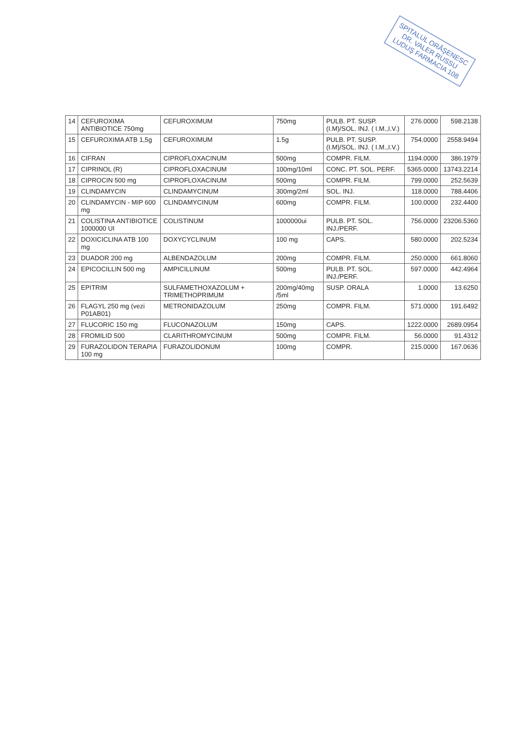SPITALUL ORĂŞENESC DR. VALER RUSSU LUDUŞ FARMACIA 108
| 14 | CEFUROXIMA ANTIBIOTICE 750mg | CEFUROXIMUM | 750mg | PULB. PT. SUSP. (I.M)/SOL. INJ. ( I.M.,I.V.) | 276.0000 | 598.2138 |
| 15 | CEFUROXIMA ATB 1,5g | CEFUROXIMUM | 1.5g | PULB. PT. SUSP. (I.M)/SOL. INJ. ( I.M.,I.V.) | 754.0000 | 2558.9494 |
| 16 | CIFRAN | CIPROFLOXACINUM | 500mg | COMPR. FILM. | 1194.0000 | 386.1979 |
| 17 | CIPRINOL (R) | CIPROFLOXACINUM | 100mg/10ml | CONC. PT. SOL. PERF. | 5365.0000 | 13743.2214 |
| 18 | CIPROCIN 500 mg | CIPROFLOXACINUM | 500mg | COMPR. FILM. | 799.0000 | 252.5639 |
| 19 | CLINDAMYCIN | CLINDAMYCINUM | 300mg/2ml | SOL. INJ. | 118.0000 | 788.4406 |
| 20 | CLINDAMYCIN - MIP 600 mg | CLINDAMYCINUM | 600mg | COMPR. FILM. | 100.0000 | 232.4400 |
| 21 | COLISTINA ANTIBIOTICE 1000000 UI | COLISTINUM | 1000000ui | PULB. PT. SOL. INJ./PERF. | 756.0000 | 23206.5360 |
| 22 | DOXICICLINA ATB 100 mg | DOXYCYCLINUM | 100 mg | CAPS. | 580.0000 | 202.5234 |
| 23 | DUADOR 200 mg | ALBENDAZOLUM | 200mg | COMPR. FILM. | 250.0000 | 661.8060 |
| 24 | EPICOCILLIN 500 mg | AMPICILLINUM | 500mg | PULB. PT. SOL. INJ./PERF. | 597.0000 | 442.4964 |
| 25 | EPITRIM | SULFAMETHOXAZOLUM + TRIMETHOPRIMUM | 200mg/40mg /5ml | SUSP. ORALA | 1.0000 | 13.6250 |
| 26 | FLAGYL 250 mg (vezi P01AB01) | METRONIDAZOLUM | 250mg | COMPR. FILM. | 571.0000 | 191.6492 |
| 27 | FLUCORIC 150 mg | FLUCONAZOLUM | 150mg | CAPS. | 1222.0000 | 2689.0954 |
| 28 | FROMILID 500 | CLARITHROMYCINUM | 500mg | COMPR. FILM. | 56.0000 | 91.4312 |
| 29 | FURAZOLIDON TERAPIA 100 mg | FURAZOLIDONUM | 100mg | COMPR. | 215.0000 | 167.0636 |